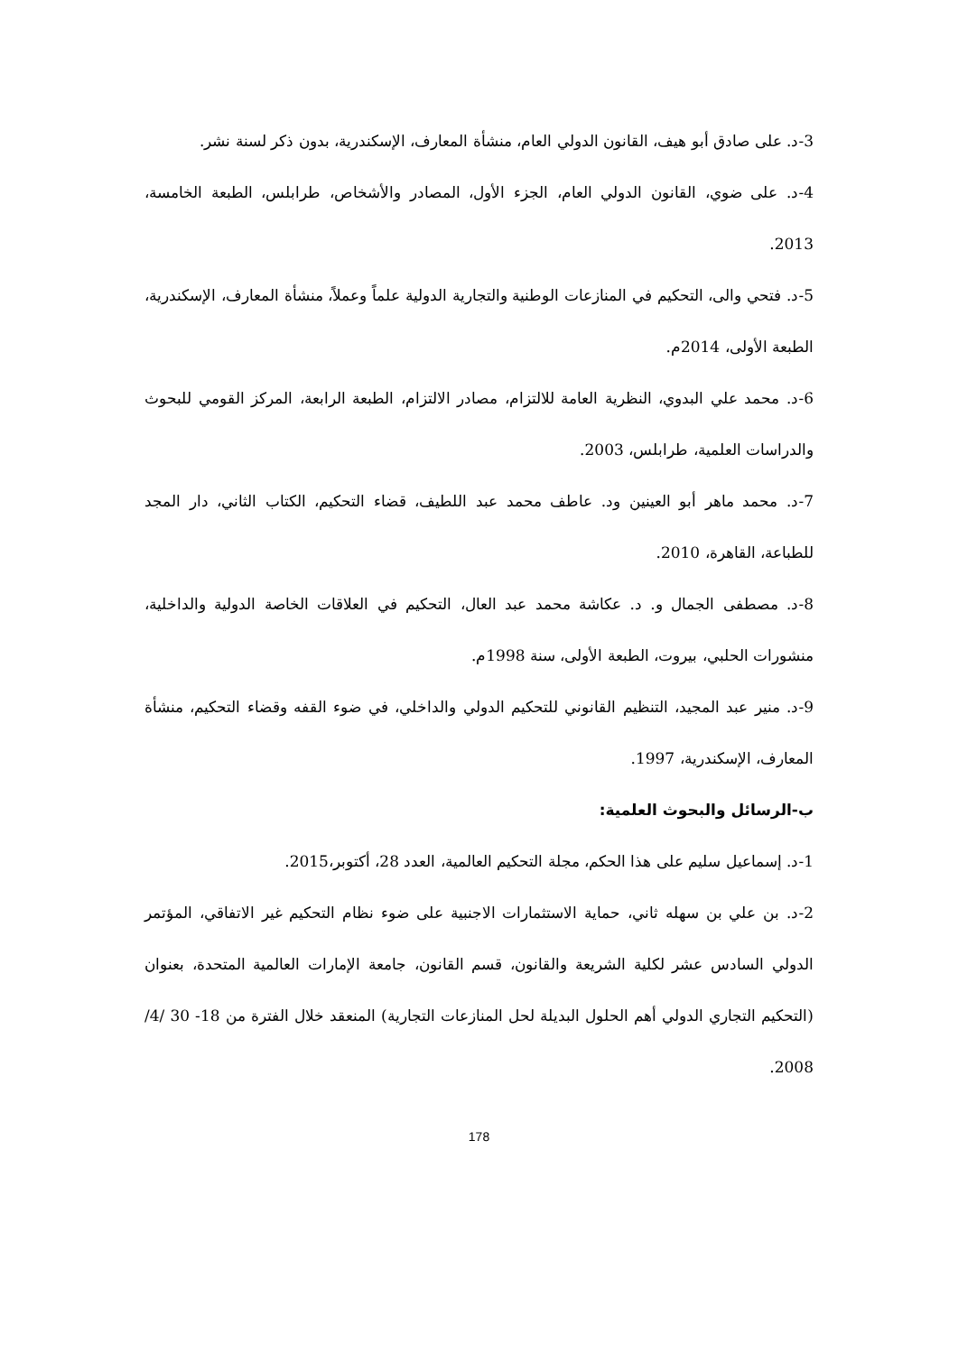3-د. على صادق أبو هيف، القانون الدولي العام، منشأة المعارف، الإسكندرية، بدون ذكر لسنة نشر.
4-د. على ضوي، القانون الدولي العام، الجزء الأول، المصادر والأشخاص، طرابلس، الطبعة الخامسة، 2013.
5-د. فتحي والى، التحكيم في المنازعات الوطنية والتجارية الدولية علماً وعملاً، منشأة المعارف، الإسكندرية، الطبعة الأولى، 2014م.
6-د. محمد علي البدوي، النظرية العامة للالتزام، مصادر الالتزام، الطبعة الرابعة، المركز القومي للبحوث والدراسات العلمية، طرابلس، 2003.
7-د. محمد ماهر أبو العينين ود. عاطف محمد عبد اللطيف، قضاء التحكيم، الكتاب الثاني، دار المجد للطباعة، القاهرة، 2010.
8-د. مصطفى الجمال و. د. عكاشة محمد عبد العال، التحكيم في العلاقات الخاصة الدولية والداخلية، منشورات الحلبي، بيروت، الطبعة الأولى، سنة 1998م.
9-د. منير عبد المجيد، التنظيم القانوني للتحكيم الدولي والداخلي، في ضوء القفه وقضاء التحكيم، منشأة المعارف، الإسكندرية، 1997.
ب-الرسائل والبحوث العلمية:
1-د. إسماعيل سليم على هذا الحكم، مجلة التحكيم العالمية، العدد 28، أكتوبر،2015.
2-د. بن علي بن سهله ثاني، حماية الاستثمارات الاجنبية على ضوء نظام التحكيم غير الاتفاقي، المؤتمر الدولي السادس عشر لكلية الشريعة والقانون، قسم القانون، جامعة الإمارات العالمية المتحدة، بعنوان (التحكيم التجاري الدولي أهم الحلول البديلة لحل المنازعات التجارية) المنعقد خلال الفترة من 18- 30 /4/ 2008.
178